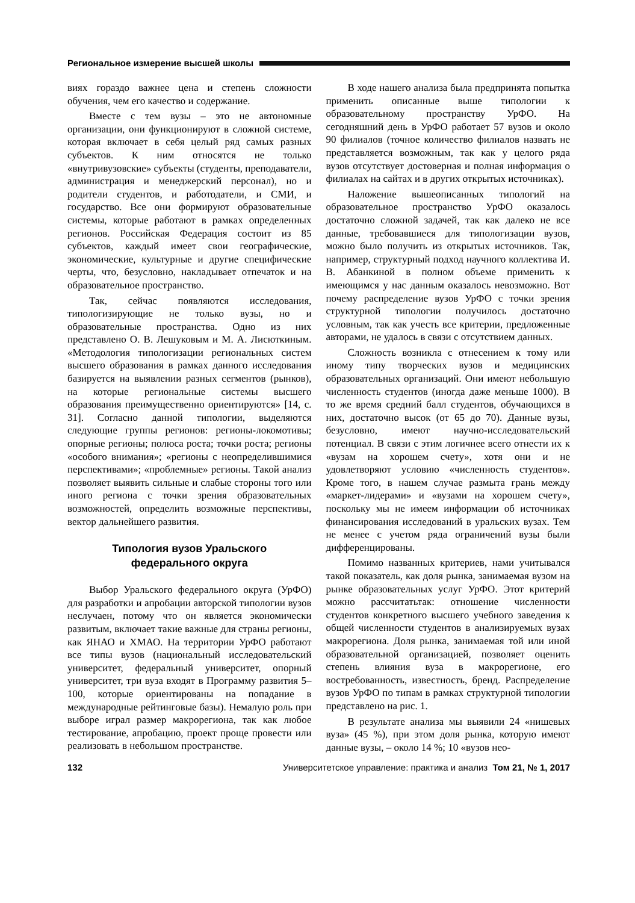Региональное измерение высшей школы
виях гораздо важнее цена и степень сложности обучения, чем его качество и содержание.
Вместе с тем вузы – это не автономные организации, они функционируют в сложной системе, которая включает в себя целый ряд самых разных субъектов. К ним относятся не только «внутривузовские» субъекты (студенты, преподаватели, администрация и менеджерский персонал), но и родители студентов, и работодатели, и СМИ, и государство. Все они формируют образовательные системы, которые работают в рамках определенных регионов. Российская Федерация состоит из 85 субъектов, каждый имеет свои географические, экономические, культурные и другие специфические черты, что, безусловно, накладывает отпечаток и на образовательное пространство.
Так, сейчас появляются исследования, типологизирующие не только вузы, но и образовательные пространства. Одно из них представлено О. В. Лешуковым и М. А. Лисюткиным. «Методология типологизации региональных систем высшего образования в рамках данного исследования базируется на выявлении разных сегментов (рынков), на которые региональные системы высшего образования преимущественно ориентируются» [14, с. 31]. Согласно данной типологии, выделяются следующие группы регионов: регионы-локомотивы; опорные регионы; полюса роста; точки роста; регионы «особого внимания»; «регионы с неопределившимися перспективами»; «проблемные» регионы. Такой анализ позволяет выявить сильные и слабые стороны того или иного региона с точки зрения образовательных возможностей, определить возможные перспективы, вектор дальнейшего развития.
Типология вузов Уральского
федерального округа
Выбор Уральского федерального округа (УрФО) для разработки и апробации авторской типологии вузов неслучаен, потому что он является экономически развитым, включает такие важные для страны регионы, как ЯНАО и ХМАО. На территории УрФО работают все типы вузов (национальный исследовательский университет, федеральный университет, опорный университет, три вуза входят в Программу развития 5–100, которые ориентированы на попадание в международные рейтинговые базы). Немалую роль при выборе играл размер макрорегиона, так как любое тестирование, апробацию, проект проще провести или реализовать в небольшом пространстве.
В ходе нашего анализа была предпринята попытка применить описанные выше типологии к образовательному пространству УрФО. На сегодняшний день в УрФО работает 57 вузов и около 90 филиалов (точное количество филиалов назвать не представляется возможным, так как у целого ряда вузов отсутствует достоверная и полная информация о филиалах на сайтах и в других открытых источниках).
Наложение вышеописанных типологий на образовательное пространство УрФО оказалось достаточно сложной задачей, так как далеко не все данные, требовавшиеся для типологизации вузов, можно было получить из открытых источников. Так, например, структурный подход научного коллектива И. В. Абанкиной в полном объеме применить к имеющимся у нас данным оказалось невозможно. Вот почему распределение вузов УрФО с точки зрения структурной типологии получилось достаточно условным, так как учесть все критерии, предложенные авторами, не удалось в связи с отсутствием данных.
Сложность возникла с отнесением к тому или иному типу творческих вузов и медицинских образовательных организаций. Они имеют небольшую численность студентов (иногда даже меньше 1000). В то же время средний балл студентов, обучающихся в них, достаточно высок (от 65 до 70). Данные вузы, безусловно, имеют научно-исследовательский потенциал. В связи с этим логичнее всего отнести их к «вузам на хорошем счету», хотя они и не удовлетворяют условию «численность студентов». Кроме того, в нашем случае размыта грань между «маркет-лидерами» и «вузами на хорошем счету», поскольку мы не имеем информации об источниках финансирования исследований в уральских вузах. Тем не менее с учетом ряда ограничений вузы были дифференцированы.
Помимо названных критериев, нами учитывался такой показатель, как доля рынка, занимаемая вузом на рынке образовательных услуг УрФО. Этот критерий можно рассчитатьтак: отношение численности студентов конкретного высшего учебного заведения к общей численности студентов в анализируемых вузах макрорегиона. Доля рынка, занимаемая той или иной образовательной организацией, позволяет оценить степень влияния вуза в макрорегионе, его востребованность, известность, бренд. Распределение вузов УрФО по типам в рамках структурной типологии представлено на рис. 1.
В результате анализа мы выявили 24 «нишевых вуза» (45 %), при этом доля рынка, которую имеют данные вузы, – около 14 %; 10 «вузов нео-
132 Университетское управление: практика и анализ Том 21, № 1, 2017